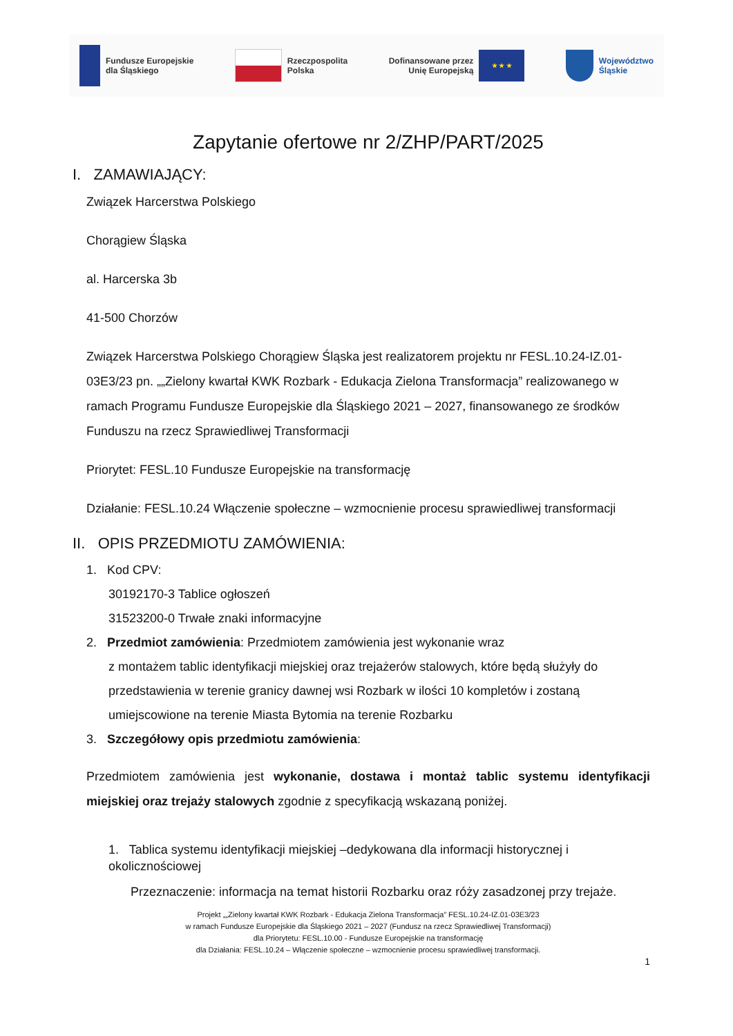Fundusze Europejskie
dla Śląskiego
Rzeczpospolita
Polska
Dofinansowane przez
Unię Europejską ★ ★ ★
Województwo
Śląskie
Zapytanie ofertowe nr 2/ZHP/PART/2025
I. ZAMAWIAJĄCY:
Związek Harcerstwa Polskiego
Chorągiew Śląska
al. Harcerska 3b
41-500 Chorzów
Związek Harcerstwa Polskiego Chorągiew Śląska jest realizatorem projektu nr FESL.10.24-IZ.01-03E3/23 pn. „„Zielony kwartał KWK Rozbark - Edukacja Zielona Transformacja” realizowanego w ramach Programu Fundusze Europejskie dla Śląskiego 2021 – 2027, finansowanego ze środków Funduszu na rzecz Sprawiedliwej Transformacji
Priorytet: FESL.10 Fundusze Europejskie na transformację
Działanie: FESL.10.24 Włączenie społeczne – wzmocnienie procesu sprawiedliwej transformacji
II. OPIS PRZEDMIOTU ZAMÓWIENIA:
1. Kod CPV:
30192170-3 Tablice ogłoszeń
31523200-0 Trwałe znaki informacyjne
2. Przedmiot zamówienia: Przedmiotem zamówienia jest wykonanie wraz
z montażem tablic identyfikacji miejskiej oraz trejażerów stalowych, które będą służyły do przedstawienia w terenie granicy dawnej wsi Rozbark w ilości 10 kompletów i zostaną umiejscowione na terenie Miasta Bytomia na terenie Rozbarku
3. Szczegółowy opis przedmiotu zamówienia:
Przedmiotem zamówienia jest wykonanie, dostawa i montaż tablic systemu identyfikacji miejskiej oraz trejaży stalowych zgodnie z specyfikacją wskazaną poniżej.
1. Tablica systemu identyfikacji miejskiej –dedykowana dla informacji historycznej i okolicznościowej
Przeznaczenie: informacja na temat historii Rozbarku oraz róży zasadzonej przy trejaże.
Projekt „„Zielony kwartał KWK Rozbark - Edukacja Zielona Transformacja” FESL.10.24-IZ.01-03E3/23
w ramach Fundusze Europejskie dla Śląskiego 2021 – 2027 (Fundusz na rzecz Sprawiedliwej Transformacji)
dla Priorytetu: FESL.10.00 - Fundusze Europejskie na transformację
dla Działania: FESL.10.24 – Włączenie społeczne – wzmocnienie procesu sprawiedliwej transformacji.
1